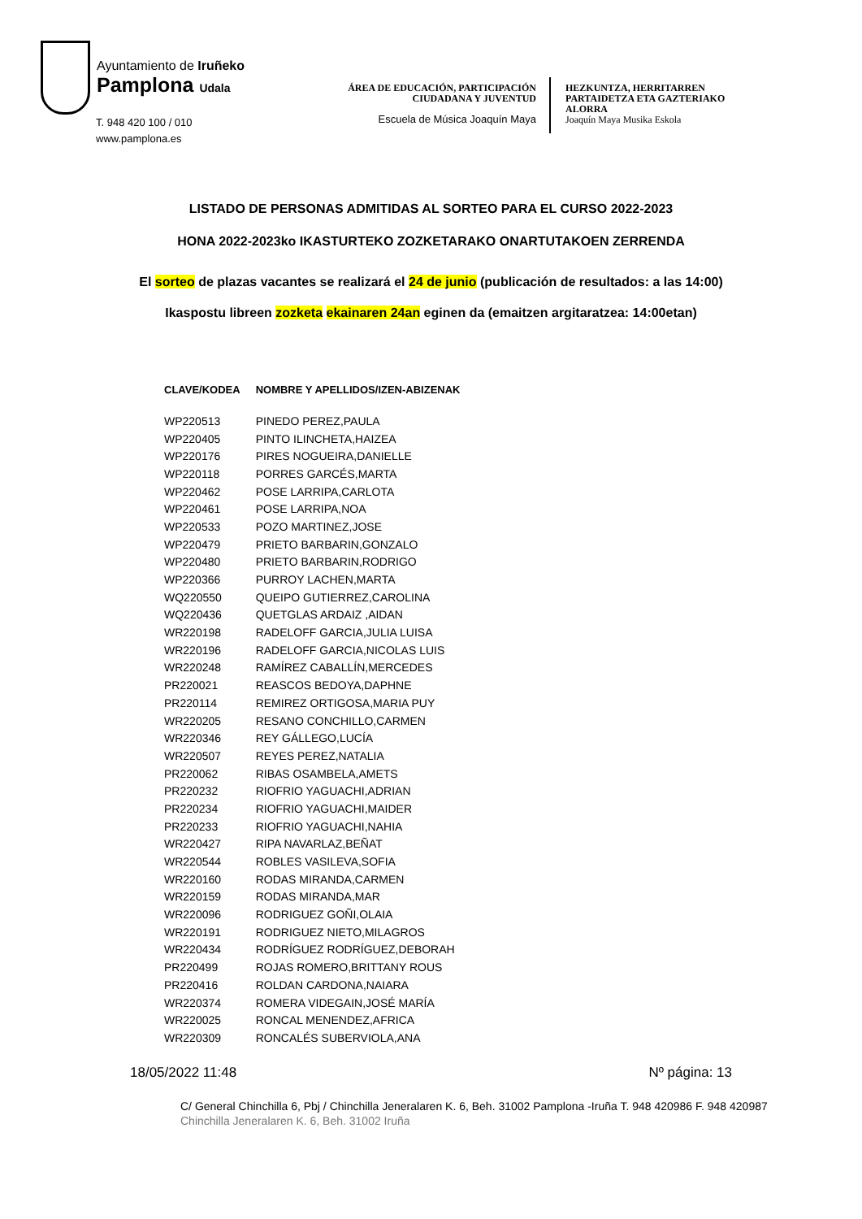Ayuntamiento de Iruñeko
Pamplona Udala
T. 948 420 100 / 010
www.pamplona.es
ÁREA DE EDUCACIÓN, PARTICIPACIÓN
CIUDADANA Y JUVENTUD
Escuela de Música Joaquín Maya
HEZKUNTZA, HERRITARREN
PARTAIDETZA ETA GAZTERIAKO
ALORRA
Joaquín Maya Musika Eskola
LISTADO DE PERSONAS ADMITIDAS AL SORTEO PARA EL CURSO 2022-2023
HONA 2022-2023ko IKASTURTEKO ZOZKETARAKO ONARTUTAKOEN ZERRENDA
El sorteo de plazas vacantes se realizará el 24 de junio (publicación de resultados: a las 14:00)
Ikaspostu libreen zozketa ekainaren 24an eginen da (emaitzen argitaratzea: 14:00etan)
| CLAVE/KODEA | NOMBRE Y APELLIDOS/IZEN-ABIZENAK |
| --- | --- |
| WP220513 | PINEDO PEREZ,PAULA |
| WP220405 | PINTO ILINCHETA,HAIZEA |
| WP220176 | PIRES NOGUEIRA,DANIELLE |
| WP220118 | PORRES GARCÉS,MARTA |
| WP220462 | POSE LARRIPA,CARLOTA |
| WP220461 | POSE LARRIPA,NOA |
| WP220533 | POZO MARTINEZ,JOSE |
| WP220479 | PRIETO BARBARIN,GONZALO |
| WP220480 | PRIETO BARBARIN,RODRIGO |
| WP220366 | PURROY LACHEN,MARTA |
| WQ220550 | QUEIPO GUTIERREZ,CAROLINA |
| WQ220436 | QUETGLAS ARDAIZ ,AIDAN |
| WR220198 | RADELOFF GARCIA,JULIA LUISA |
| WR220196 | RADELOFF GARCIA,NICOLAS LUIS |
| WR220248 | RAMÍREZ CABALLÍN,MERCEDES |
| PR220021 | REASCOS BEDOYA,DAPHNE |
| PR220114 | REMIREZ ORTIGOSA,MARIA PUY |
| WR220205 | RESANO CONCHILLO,CARMEN |
| WR220346 | REY GÁLLEGO,LUCÍA |
| WR220507 | REYES PEREZ,NATALIA |
| PR220062 | RIBAS OSAMBELA,AMETS |
| PR220232 | RIOFRIO YAGUACHI,ADRIAN |
| PR220234 | RIOFRIO YAGUACHI,MAIDER |
| PR220233 | RIOFRIO YAGUACHI,NAHIA |
| WR220427 | RIPA NAVARLAZ,BEÑAT |
| WR220544 | ROBLES VASILEVA,SOFIA |
| WR220160 | RODAS MIRANDA,CARMEN |
| WR220159 | RODAS MIRANDA,MAR |
| WR220096 | RODRIGUEZ GOÑI,OLAIA |
| WR220191 | RODRIGUEZ NIETO,MILAGROS |
| WR220434 | RODRÍGUEZ RODRÍGUEZ,DEBORAH |
| PR220499 | ROJAS ROMERO,BRITTANY ROUS |
| PR220416 | ROLDAN CARDONA,NAIARA |
| WR220374 | ROMERA VIDEGAIN,JOSÉ MARÍA |
| WR220025 | RONCAL MENENDEZ,AFRICA |
| WR220309 | RONCALÉS SUBERVIOLA,ANA |
18/05/2022 11:48 Nº página: 13
C/ General Chinchilla 6, Pbj / Chinchilla Jeneralaren K. 6, Beh. 31002 Pamplona -Iruña T. 948 420986 F. 948 420987
Chinchilla Jeneralaren K. 6, Beh. 31002 Iruña